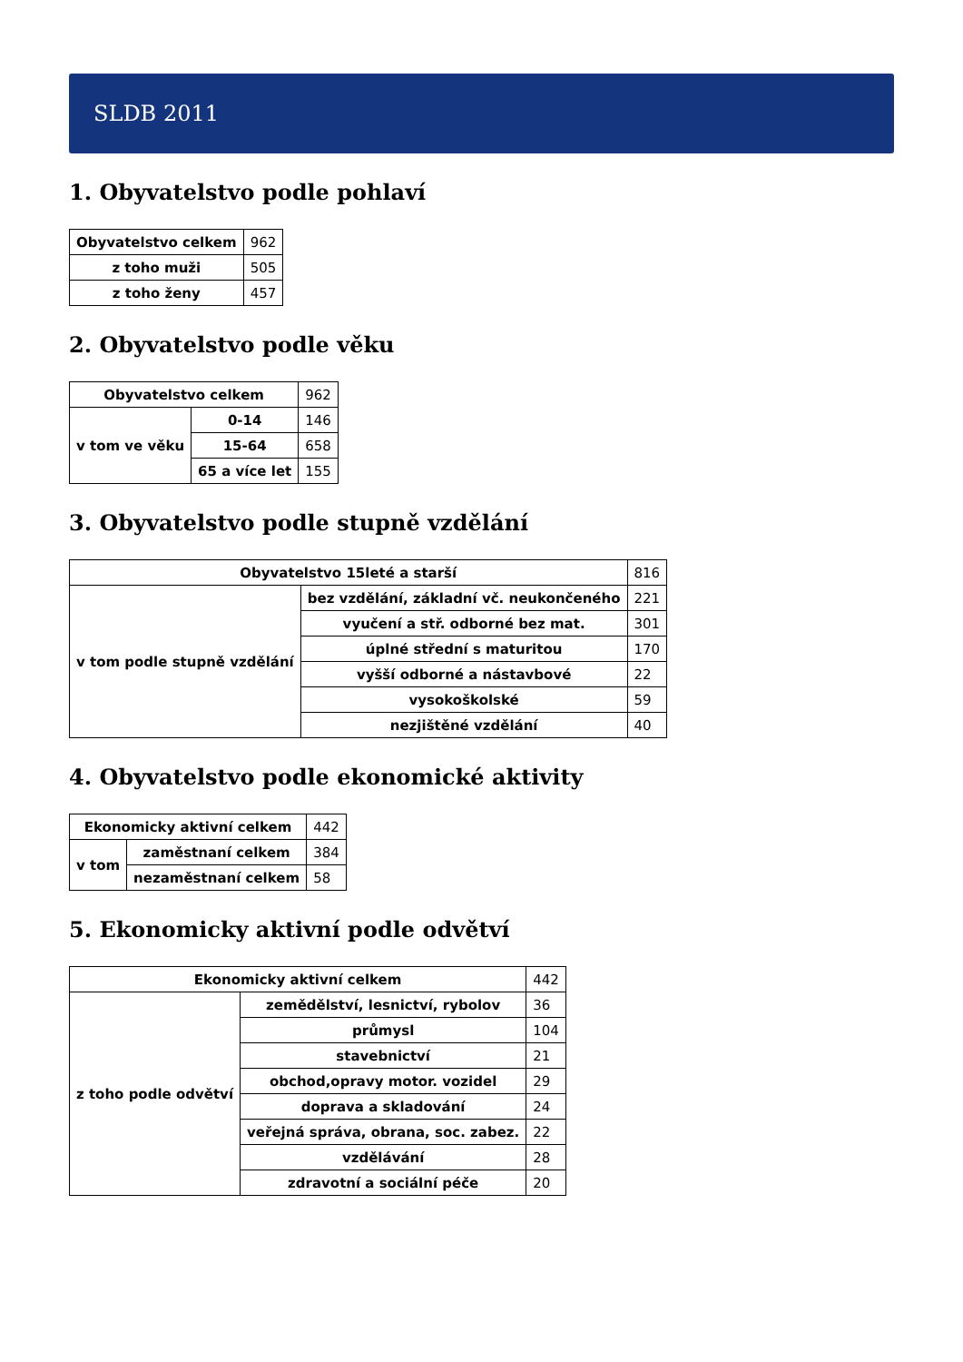SLDB 2011
1. Obyvatelstvo podle pohlaví
| Obyvatelstvo celkem | 962 |
| z toho muži | 505 |
| z toho ženy | 457 |
2. Obyvatelstvo podle věku
| Obyvatelstvo celkem | | 962 |
| v tom ve věku | 0-14 | 146 |
| | 15-64 | 658 |
| | 65 a více let | 155 |
3. Obyvatelstvo podle stupně vzdělání
| Obyvatelstvo 15leté a starší | | 816 |
| v tom podle stupně vzdělání | bez vzdělání, základní vč. neukončeného | 221 |
| | vyučení a stř. odborné bez mat. | 301 |
| | úplné střední s maturitou | 170 |
| | vyšší odborné a nástavbové | 22 |
| | vysokoškolské | 59 |
| | nezjištěné vzdělání | 40 |
4. Obyvatelstvo podle ekonomické aktivity
| Ekonomicky aktivní celkem | | 442 |
| v tom | zaměstnaní celkem | 384 |
| | nezaměstnaní celkem | 58 |
5. Ekonomicky aktivní podle odvětví
| Ekonomicky aktivní celkem | | 442 |
| z toho podle odvětví | zemědělství, lesnictví, rybolov | 36 |
| | průmysl | 104 |
| | stavebnictví | 21 |
| | obchod,opravy motor. vozidel | 29 |
| | doprava a skladování | 24 |
| | veřejná správa, obrana, soc. zabez. | 22 |
| | vzdělávání | 28 |
| | zdravotní a sociální péče | 20 |